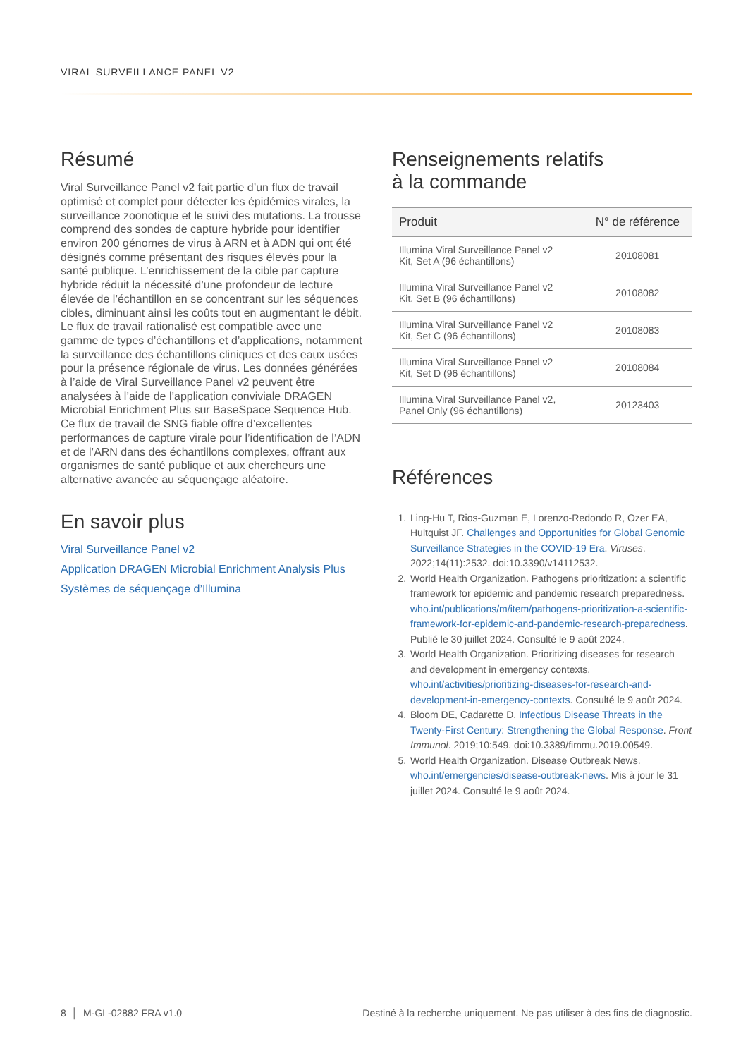VIRAL SURVEILLANCE PANEL V2
Résumé
Viral Surveillance Panel v2 fait partie d’un flux de travail optimisé et complet pour détecter les épidémies virales, la surveillance zoonotique et le suivi des mutations. La trousse comprend des sondes de capture hybride pour identifier environ 200 génomes de virus à ARN et à ADN qui ont été désignés comme présentant des risques élevés pour la santé publique. L’enrichissement de la cible par capture hybride réduit la nécessité d’une profondeur de lecture élevée de l’échantillon en se concentrant sur les séquences cibles, diminuant ainsi les coûts tout en augmentant le débit. Le flux de travail rationalisé est compatible avec une gamme de types d’échantillons et d’applications, notamment la surveillance des échantillons cliniques et des eaux usées pour la présence régionale de virus. Les données générées à l’aide de Viral Surveillance Panel v2 peuvent être analysées à l’aide de l’application conviviale DRAGEN Microbial Enrichment Plus sur BaseSpace Sequence Hub. Ce flux de travail de SNG fiable offre d’excellentes performances de capture virale pour l’identification de l’ADN et de l’ARN dans des échantillons complexes, offrant aux organismes de santé publique et aux chercheurs une alternative avancée au séquençage aléatoire.
En savoir plus
Viral Surveillance Panel v2
Application DRAGEN Microbial Enrichment Analysis Plus
Systèmes de séquençage d’Illumina
Renseignements relatifs
à la commande
| Produit | N° de référence |
| --- | --- |
| Illumina Viral Surveillance Panel v2 Kit, Set A (96 échantillons) | 20108081 |
| Illumina Viral Surveillance Panel v2 Kit, Set B (96 échantillons) | 20108082 |
| Illumina Viral Surveillance Panel v2 Kit, Set C (96 échantillons) | 20108083 |
| Illumina Viral Surveillance Panel v2 Kit, Set D (96 échantillons) | 20108084 |
| Illumina Viral Surveillance Panel v2, Panel Only (96 échantillons) | 20123403 |
Références
1. Ling-Hu T, Rios-Guzman E, Lorenzo-Redondo R, Ozer EA, Hultquist JF. Challenges and Opportunities for Global Genomic Surveillance Strategies in the COVID-19 Era. Viruses. 2022;14(11):2532. doi:10.3390/v14112532.
2. World Health Organization. Pathogens prioritization: a scientific framework for epidemic and pandemic research preparedness. who.int/publications/m/item/pathogens-prioritization-a-scientific-framework-for-epidemic-and-pandemic-research-preparedness. Publié le 30 juillet 2024. Consulté le 9 août 2024.
3. World Health Organization. Prioritizing diseases for research and development in emergency contexts. who.int/activities/prioritizing-diseases-for-research-and-development-in-emergency-contexts. Consulté le 9 août 2024.
4. Bloom DE, Cadarette D. Infectious Disease Threats in the Twenty-First Century: Strengthening the Global Response. Front Immunol. 2019;10:549. doi:10.3389/fimmu.2019.00549.
5. World Health Organization. Disease Outbreak News. who.int/emergencies/disease-outbreak-news. Mis à jour le 31 juillet 2024. Consulté le 9 août 2024.
8 │ M-GL-02882 FRA v1.0 Destiné à la recherche uniquement. Ne pas utiliser à des fins de diagnostic.